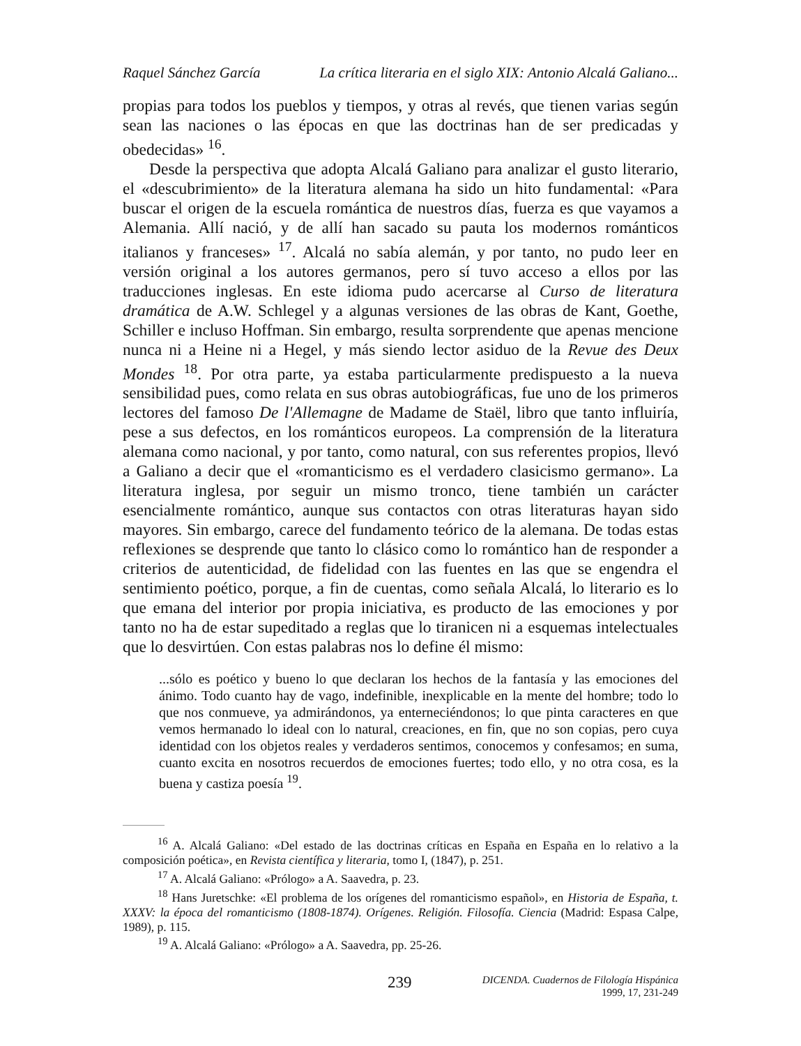Raquel Sánchez García La crítica literaria en el siglo XIX: Antonio Alcalá Galiano...
propias para todos los pueblos y tiempos, y otras al revés, que tienen varias según sean las naciones o las épocas en que las doctrinas han de ser predicadas y obedecidas» <sup>16</sup>.
Desde la perspectiva que adopta Alcalá Galiano para analizar el gusto literario, el «descubrimiento» de la literatura alemana ha sido un hito fundamental: «Para buscar el origen de la escuela romántica de nuestros días, fuerza es que vayamos a Alemania. Allí nació, y de allí han sacado su pauta los modernos románticos italianos y franceses» <sup>17</sup>. Alcalá no sabía alemán, y por tanto, no pudo leer en versión original a los autores germanos, pero sí tuvo acceso a ellos por las traducciones inglesas. En este idioma pudo acercarse al Curso de literatura dramática de A.W. Schlegel y a algunas versiones de las obras de Kant, Goethe, Schiller e incluso Hoffman. Sin embargo, resulta sorprendente que apenas mencione nunca ni a Heine ni a Hegel, y más siendo lector asiduo de la Revue des Deux Mondes <sup>18</sup>. Por otra parte, ya estaba particularmente predispuesto a la nueva sensibilidad pues, como relata en sus obras autobiográficas, fue uno de los primeros lectores del famoso De l'Allemagne de Madame de Staël, libro que tanto influiría, pese a sus defectos, en los románticos europeos. La comprensión de la literatura alemana como nacional, y por tanto, como natural, con sus referentes propios, llevó a Galiano a decir que el «romanticismo es el verdadero clasicismo germano». La literatura inglesa, por seguir un mismo tronco, tiene también un carácter esencialmente romántico, aunque sus contactos con otras literaturas hayan sido mayores. Sin embargo, carece del fundamento teórico de la alemana. De todas estas reflexiones se desprende que tanto lo clásico como lo romántico han de responder a criterios de autenticidad, de fidelidad con las fuentes en las que se engendra el sentimiento poético, porque, a fin de cuentas, como señala Alcalá, lo literario es lo que emana del interior por propia iniciativa, es producto de las emociones y por tanto no ha de estar supeditado a reglas que lo tiranicen ni a esquemas intelectuales que lo desvirtúen. Con estas palabras nos lo define él mismo:
...sólo es poético y bueno lo que declaran los hechos de la fantasía y las emociones del ánimo. Todo cuanto hay de vago, indefinible, inexplicable en la mente del hombre; todo lo que nos conmueve, ya admirándonos, ya enterneciéndonos; lo que pinta caracteres en que vemos hermanado lo ideal con lo natural, creaciones, en fin, que no son copias, pero cuya identidad con los objetos reales y verdaderos sentimos, conocemos y confesamos; en suma, cuanto excita en nosotros recuerdos de emociones fuertes; todo ello, y no otra cosa, es la buena y castiza poesía <sup>19</sup>.
<sup>16</sup> A. Alcalá Galiano: «Del estado de las doctrinas críticas en España en España en lo relativo a la composición poética», en Revista científica y literaria, tomo I, (1847), p. 251.
<sup>17</sup> A. Alcalá Galiano: «Prólogo» a A. Saavedra, p. 23.
<sup>18</sup> Hans Juretschke: «El problema de los orígenes del romanticismo español», en Historia de España, t. XXXV: la época del romanticismo (1808-1874). Orígenes. Religión. Filosofía. Ciencia (Madrid: Espasa Calpe, 1989), p. 115.
<sup>19</sup> A. Alcalá Galiano: «Prólogo» a A. Saavedra, pp. 25-26.
239
DICENDA. Cuadernos de Filología Hispánica
1999, 17, 231-249